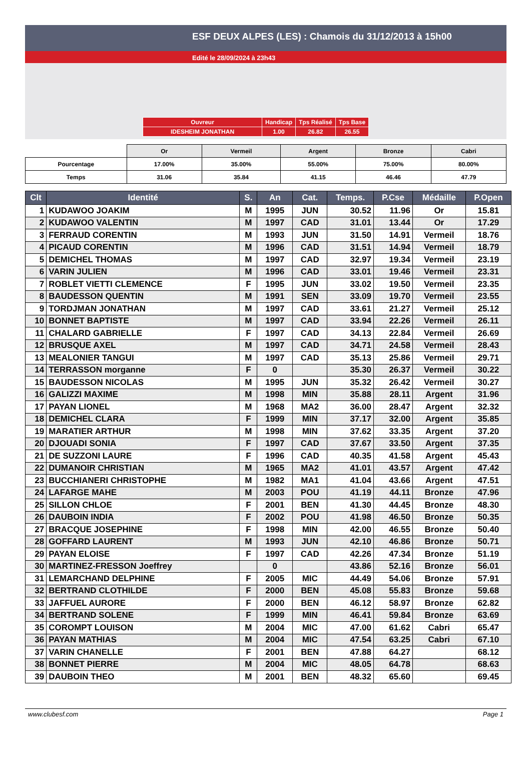ESF DEUX ALPES (LES) : Chamois du 31/12/2013 à 15h00
Edité le 28/09/2024 à 23h43
| Ouvreur | Handicap | Tps Réalisé | Tps Base |
| IDESHEIM JONATHAN | 1.00 | 26.82 | 26.55 |
| | Or | Vermeil | Argent | Bronze | Cabri |
| Pourcentage | 17.00% | 35.00% | 55.00% | 75.00% | 80.00% |
| Temps | 31.06 | 35.84 | 41.15 | 46.46 | 47.79 |
| Clt | Identité | S. | An | Cat. | Temps. | P.Cse | Médaille | P.Open |
| --- | --- | --- | --- | --- | --- | --- | --- | --- |
| 1 | KUDAWOO JOAKIM | M | 1995 | JUN | 30.52 | 11.96 | Or | 15.81 |
| 2 | KUDAWOO VALENTIN | M | 1997 | CAD | 31.01 | 13.44 | Or | 17.29 |
| 3 | FERRAUD CORENTIN | M | 1993 | JUN | 31.50 | 14.91 | Vermeil | 18.76 |
| 4 | PICAUD CORENTIN | M | 1996 | CAD | 31.51 | 14.94 | Vermeil | 18.79 |
| 5 | DEMICHEL THOMAS | M | 1997 | CAD | 32.97 | 19.34 | Vermeil | 23.19 |
| 6 | VARIN JULIEN | M | 1996 | CAD | 33.01 | 19.46 | Vermeil | 23.31 |
| 7 | ROBLET VIETTI CLEMENCE | F | 1995 | JUN | 33.02 | 19.50 | Vermeil | 23.35 |
| 8 | BAUDESSON QUENTIN | M | 1991 | SEN | 33.09 | 19.70 | Vermeil | 23.55 |
| 9 | TORDJMAN JONATHAN | M | 1997 | CAD | 33.61 | 21.27 | Vermeil | 25.12 |
| 10 | BONNET BAPTISTE | M | 1997 | CAD | 33.94 | 22.26 | Vermeil | 26.11 |
| 11 | CHALARD GABRIELLE | F | 1997 | CAD | 34.13 | 22.84 | Vermeil | 26.69 |
| 12 | BRUSQUE AXEL | M | 1997 | CAD | 34.71 | 24.58 | Vermeil | 28.43 |
| 13 | MEALONIER TANGUI | M | 1997 | CAD | 35.13 | 25.86 | Vermeil | 29.71 |
| 14 | TERRASSON morganne | F | 0 | | 35.30 | 26.37 | Vermeil | 30.22 |
| 15 | BAUDESSON NICOLAS | M | 1995 | JUN | 35.32 | 26.42 | Vermeil | 30.27 |
| 16 | GALIZZI MAXIME | M | 1998 | MIN | 35.88 | 28.11 | Argent | 31.96 |
| 17 | PAYAN LIONEL | M | 1968 | MA2 | 36.00 | 28.47 | Argent | 32.32 |
| 18 | DEMICHEL CLARA | F | 1999 | MIN | 37.17 | 32.00 | Argent | 35.85 |
| 19 | MARATIER ARTHUR | M | 1998 | MIN | 37.62 | 33.35 | Argent | 37.20 |
| 20 | DJOUADI SONIA | F | 1997 | CAD | 37.67 | 33.50 | Argent | 37.35 |
| 21 | DE SUZZONI LAURE | F | 1996 | CAD | 40.35 | 41.58 | Argent | 45.43 |
| 22 | DUMANOIR CHRISTIAN | M | 1965 | MA2 | 41.01 | 43.57 | Argent | 47.42 |
| 23 | BUCCHIANERI CHRISTOPHE | M | 1982 | MA1 | 41.04 | 43.66 | Argent | 47.51 |
| 24 | LAFARGE MAHE | M | 2003 | POU | 41.19 | 44.11 | Bronze | 47.96 |
| 25 | SILLON CHLOE | F | 2001 | BEN | 41.30 | 44.45 | Bronze | 48.30 |
| 26 | DAUBOIN INDIA | F | 2002 | POU | 41.98 | 46.50 | Bronze | 50.35 |
| 27 | BRACQUE JOSEPHINE | F | 1998 | MIN | 42.00 | 46.55 | Bronze | 50.40 |
| 28 | GOFFARD LAURENT | M | 1993 | JUN | 42.10 | 46.86 | Bronze | 50.71 |
| 29 | PAYAN ELOISE | F | 1997 | CAD | 42.26 | 47.34 | Bronze | 51.19 |
| 30 | MARTINEZ-FRESSON Joeffrey | | 0 | | 43.86 | 52.16 | Bronze | 56.01 |
| 31 | LEMARCHAND DELPHINE | F | 2005 | MIC | 44.49 | 54.06 | Bronze | 57.91 |
| 32 | BERTRAND CLOTHILDE | F | 2000 | BEN | 45.08 | 55.83 | Bronze | 59.68 |
| 33 | JAFFUEL AURORE | F | 2000 | BEN | 46.12 | 58.97 | Bronze | 62.82 |
| 34 | BERTRAND SOLENE | F | 1999 | MIN | 46.41 | 59.84 | Bronze | 63.69 |
| 35 | COROMPT LOUISON | M | 2004 | MIC | 47.00 | 61.62 | Cabri | 65.47 |
| 36 | PAYAN MATHIAS | M | 2004 | MIC | 47.54 | 63.25 | Cabri | 67.10 |
| 37 | VARIN CHANELLE | F | 2001 | BEN | 47.88 | 64.27 | | 68.12 |
| 38 | BONNET PIERRE | M | 2004 | MIC | 48.05 | 64.78 | | 68.63 |
| 39 | DAUBOIN THEO | M | 2001 | BEN | 48.32 | 65.60 | | 69.45 |
www.clubesf.com Page 1